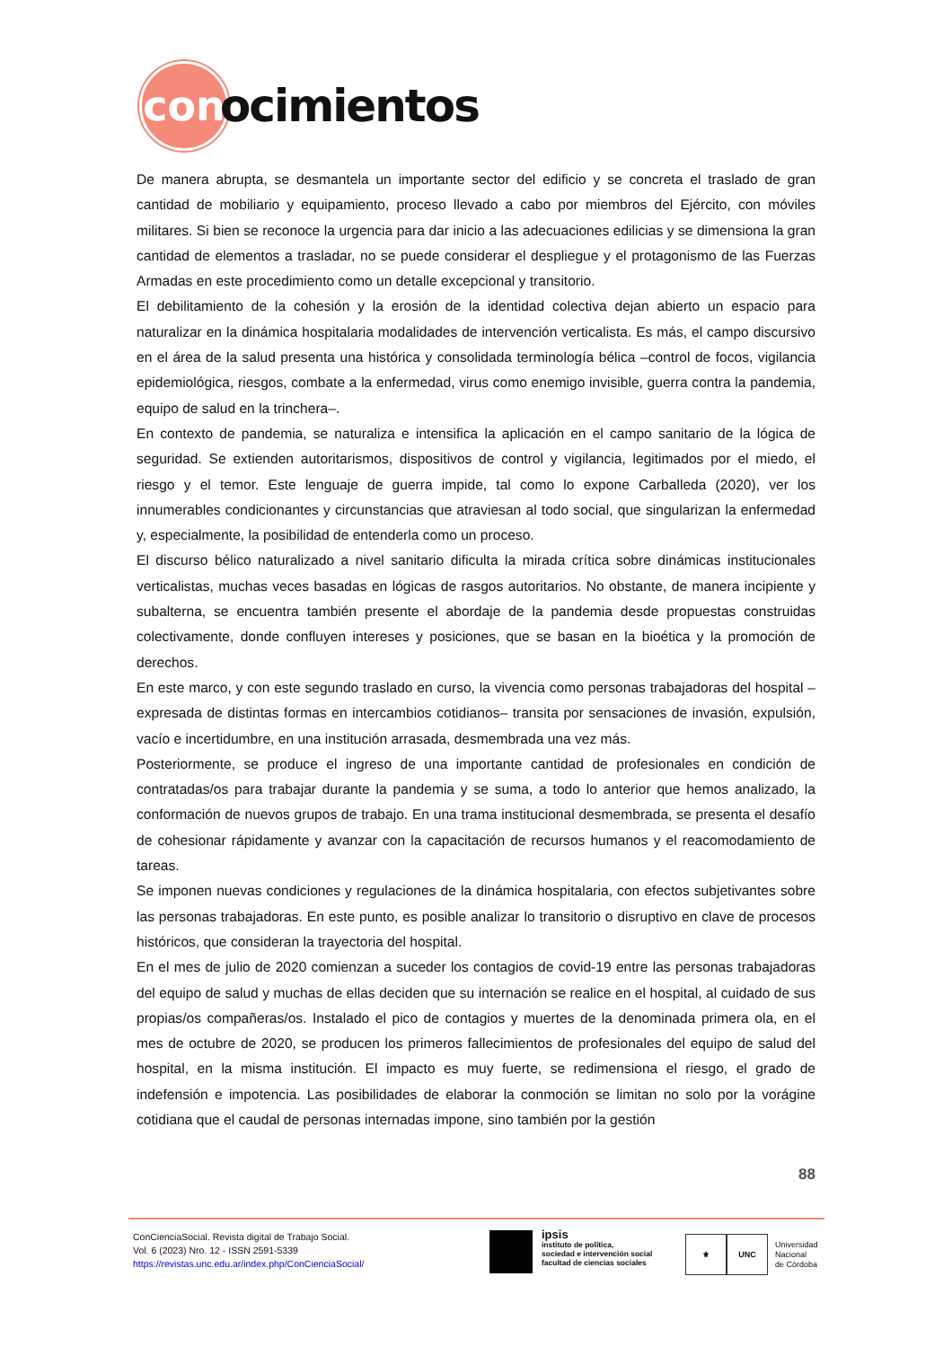con
ocimientos
De manera abrupta, se desmantela un importante sector del edificio y se concreta el traslado de gran cantidad de mobiliario y equipamiento, proceso llevado a cabo por miembros del Ejército, con móviles militares. Si bien se reconoce la urgencia para dar inicio a las adecuaciones edilicias y se dimensiona la gran cantidad de elementos a trasladar, no se puede considerar el despliegue y el protagonismo de las Fuerzas Armadas en este procedimiento como un detalle excepcional y transitorio.
El debilitamiento de la cohesión y la erosión de la identidad colectiva dejan abierto un espacio para naturalizar en la dinámica hospitalaria modalidades de intervención verticalista. Es más, el campo discursivo en el área de la salud presenta una histórica y consolidada terminología bélica –control de focos, vigilancia epidemiológica, riesgos, combate a la enfermedad, virus como enemigo invisible, guerra contra la pandemia, equipo de salud en la trinchera–.
En contexto de pandemia, se naturaliza e intensifica la aplicación en el campo sanitario de la lógica de seguridad. Se extienden autoritarismos, dispositivos de control y vigilancia, legitimados por el miedo, el riesgo y el temor. Este lenguaje de guerra impide, tal como lo expone Carballeda (2020), ver los innumerables condicionantes y circunstancias que atraviesan al todo social, que singularizan la enfermedad y, especialmente, la posibilidad de entenderla como un proceso.
El discurso bélico naturalizado a nivel sanitario dificulta la mirada crítica sobre dinámicas institucionales verticalistas, muchas veces basadas en lógicas de rasgos autoritarios. No obstante, de manera incipiente y subalterna, se encuentra también presente el abordaje de la pandemia desde propuestas construidas colectivamente, donde confluyen intereses y posiciones, que se basan en la bioética y la promoción de derechos.
En este marco, y con este segundo traslado en curso, la vivencia como personas trabajadoras del hospital –expresada de distintas formas en intercambios cotidianos– transita por sensaciones de invasión, expulsión, vacío e incertidumbre, en una institución arrasada, desmembrada una vez más.
Posteriormente, se produce el ingreso de una importante cantidad de profesionales en condición de contratadas/os para trabajar durante la pandemia y se suma, a todo lo anterior que hemos analizado, la conformación de nuevos grupos de trabajo. En una trama institucional desmembrada, se presenta el desafío de cohesionar rápidamente y avanzar con la capacitación de recursos humanos y el reacomodamiento de tareas.
Se imponen nuevas condiciones y regulaciones de la dinámica hospitalaria, con efectos subjetivantes sobre las personas trabajadoras. En este punto, es posible analizar lo transitorio o disruptivo en clave de procesos históricos, que consideran la trayectoria del hospital.
En el mes de julio de 2020 comienzan a suceder los contagios de covid-19 entre las personas trabajadoras del equipo de salud y muchas de ellas deciden que su internación se realice en el hospital, al cuidado de sus propias/os compañeras/os. Instalado el pico de contagios y muertes de la denominada primera ola, en el mes de octubre de 2020, se producen los primeros fallecimientos de profesionales del equipo de salud del hospital, en la misma institución. El impacto es muy fuerte, se redimensiona el riesgo, el grado de indefensión e impotencia. Las posibilidades de elaborar la conmoción se limitan no solo por la vorágine cotidiana que el caudal de personas internadas impone, sino también por la gestión
88
ConCienciaSocial. Revista digital de Trabajo Social.
Vol. 6 (2023) Nro. 12 - ISSN 2591-5339
https://revistas.unc.edu.ar/index.php/ConCienciaSocial/
ipsis
instituto de política,
sociedad e intervención social
facultad de ciencias sociales
⚜ UNC
Universidad
Nacional
de Córdoba